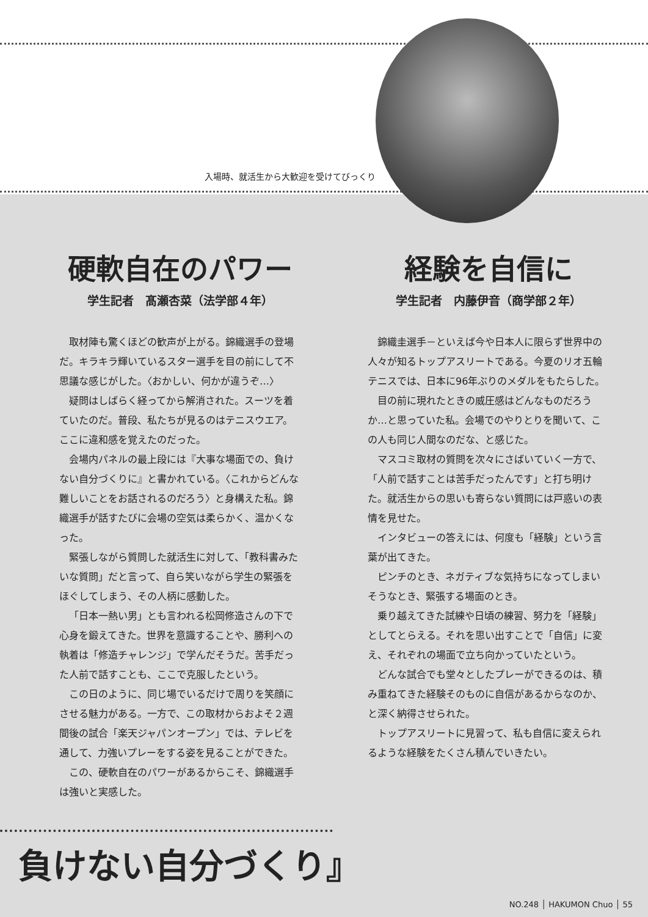入場時、就活生から大歓迎を受けてびっくり
硬軟自在のパワー
学生記者　髙瀬杏菜（法学部４年）
取材陣も驚くほどの歓声が上がる。錦織選手の登場だ。キラキラ輝いているスター選手を目の前にして不思議な感じがした。〈おかしい、何かが違うぞ…〉
疑問はしばらく経ってから解消された。スーツを着ていたのだ。普段、私たちが見るのはテニスウエア。ここに違和感を覚えたのだった。
会場内パネルの最上段には『大事な場面での、負けない自分づくりに』と書かれている。〈これからどんな難しいことをお話されるのだろう〉と身構えた私。錦織選手が話すたびに会場の空気は柔らかく、温かくなった。
緊張しながら質問した就活生に対して、「教科書みたいな質問」だと言って、自ら笑いながら学生の緊張をほぐしてしまう、その人柄に感動した。
「日本一熱い男」とも言われる松岡修造さんの下で心身を鍛えてきた。世界を意識することや、勝利への執着は「修造チャレンジ」で学んだそうだ。苦手だった人前で話すことも、ここで克服したという。
この日のように、同じ場でいるだけで周りを笑顔にさせる魅力がある。一方で、この取材からおよそ２週間後の試合「楽天ジャパンオープン」では、テレビを通して、力強いプレーをする姿を見ることができた。
この、硬軟自在のパワーがあるからこそ、錦織選手は強いと実感した。
経験を自信に
学生記者　内藤伊音（商学部２年）
錦織圭選手－といえば今や日本人に限らず世界中の人々が知るトップアスリートである。今夏のリオ五輪テニスでは、日本に96年ぶりのメダルをもたらした。
目の前に現れたときの威圧感はどんなものだろうか…と思っていた私。会場でのやりとりを聞いて、この人も同じ人間なのだな、と感じた。
マスコミ取材の質問を次々にさばいていく一方で、「人前で話すことは苦手だったんです」と打ち明けた。就活生からの思いも寄らない質問には戸惑いの表情を見せた。
インタビューの答えには、何度も「経験」という言葉が出てきた。
ピンチのとき、ネガティブな気持ちになってしまいそうなとき、緊張する場面のとき。
乗り越えてきた試練や日頃の練習、努力を「経験」としてとらえる。それを思い出すことで「自信」に変え、それぞれの場面で立ち向かっていたという。
どんな試合でも堂々としたプレーができるのは、積み重ねてきた経験そのものに自信があるからなのか、と深く納得させられた。
トップアスリートに見習って、私も自信に変えられるような経験をたくさん積んでいきたい。
負けない自分づくり』
NO.248 │ HAKUMON Chuo │ 55